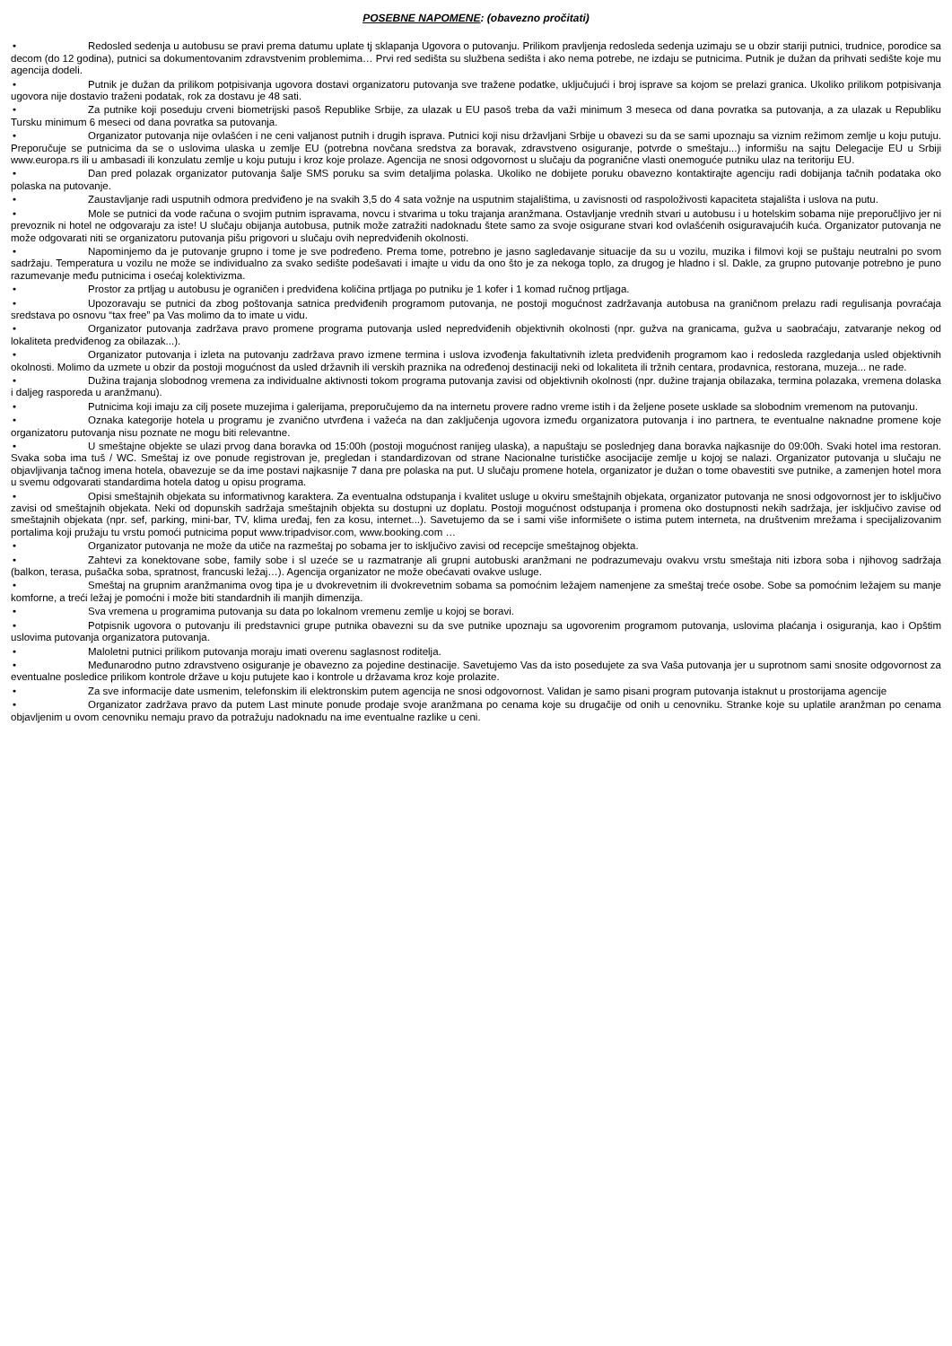POSEBNE NAPOMENE: (obavezno pročitati)
• Redosled sedenja u autobusu se pravi prema datumu uplate tj sklapanja Ugovora o putovanju. Prilikom pravljenja redosleda sedenja uzimaju se u obzir stariji putnici, trudnice, porodice sa decom (do 12 godina), putnici sa dokumentovanim zdravstvenim problemima… Prvi red sedišta su službena sedišta i ako nema potrebe, ne izdaju se putnicima. Putnik je dužan da prihvati sedište koje mu agencija dodeli.
• Putnik je dužan da prilikom potpisivanja ugovora dostavi organizatoru putovanja sve tražene podatke, uključujući i broj isprave sa kojom se prelazi granica. Ukoliko prilikom potpisivanja ugovora nije dostavio traženi podatak, rok za dostavu je 48 sati.
• Za putnike koji poseduju crveni biometrijski pasoš Republike Srbije, za ulazak u EU pasoš treba da važi minimum 3 meseca od dana povratka sa putovanja, a za ulazak u Republiku Tursku minimum 6 meseci od dana povratka sa putovanja.
• Organizator putovanja nije ovlašćen i ne ceni valjanost putnih i drugih isprava. Putnici koji nisu državljani Srbije u obavezi su da se sami upoznaju sa viznim režimom zemlje u koju putuju. Preporučuje se putnicima da se o uslovima ulaska u zemlje EU (potrebna novčana sredstva za boravak, zdravstveno osiguranje, potvrde o smeštaju...) informišu na sajtu Delegacije EU u Srbiji www.europa.rs ili u ambasadi ili konzulatu zemlje u koju putuju i kroz koje prolaze. Agencija ne snosi odgovornost u slučaju da pogranične vlasti onemoguće putniku ulaz na teritoriju EU.
• Dan pred polazak organizator putovanja šalje SMS poruku sa svim detaljima polaska. Ukoliko ne dobijete poruku obavezno kontaktirajte agenciju radi dobijanja tačnih podataka oko polaska na putovanje.
• Zaustavljanje radi usputnih odmora predviđeno je na svakih 3,5 do 4 sata vožnje na usputnim stajalištima, u zavisnosti od raspoloživosti kapaciteta stajališta i uslova na putu.
• Mole se putnici da vode računa o svojim putnim ispravama, novcu i stvarima u toku trajanja aranžmana. Ostavljanje vrednih stvari u autobusu i u hotelskim sobama nije preporučljivo jer ni prevoznik ni hotel ne odgovaraju za iste! U slučaju obijanja autobusa, putnik može zatražiti nadoknadu štete samo za svoje osigurane stvari kod ovlašćenih osiguravajućih kuća. Organizator putovanja ne može odgovarati niti se organizatoru putovanja pišu prigovori u slučaju ovih nepredviđenih okolnosti.
• Napominjemo da je putovanje grupno i tome je sve podređeno. Prema tome, potrebno je jasno sagledavanje situacije da su u vozilu, muzika i filmovi koji se puštaju neutralni po svom sadržaju. Temperatura u vozilu ne može se individualno za svako sedište podešavati i imajte u vidu da ono što je za nekoga toplo, za drugog je hladno i sl. Dakle, za grupno putovanje potrebno je puno razumevanje među putnicima i osećaj kolektivizma.
• Prostor za prtljag u autobusu je ograničen i predviđena količina prtljaga po putniku je 1 kofer i 1 komad ručnog prtljaga.
• Upozoravaju se putnici da zbog poštovanja satnica predviđenih programom putovanja, ne postoji mogućnost zadržavanja autobusa na graničnom prelazu radi regulisanja povraćaja sredstava po osnovu “tax free” pa Vas molimo da to imate u vidu.
• Organizator putovanja zadržava pravo promene programa putovanja usled nepredviđenih objektivnih okolnosti (npr. gužva na granicama, gužva u saobraćaju, zatvaranje nekog od lokaliteta predviđenog za obilazak...).
• Organizator putovanja i izleta na putovanju zadržava pravo izmene termina i uslova izvođenja fakultativnih izleta predviđenih programom kao i redosleda razgledanja usled objektivnih okolnosti. Molimo da uzmete u obzir da postoji mogućnost da usled državnih ili verskih praznika na određenoj destinaciji neki od lokaliteta ili tržnih centara, prodavnica, restorana, muzeja... ne rade.
• Dužina trajanja slobodnog vremena za individualne aktivnosti tokom programa putovanja zavisi od objektivnih okolnosti (npr. dužine trajanja obilazaka, termina polazaka, vremena dolaska i daljeg rasporeda u aranžmanu).
• Putnicima koji imaju za cilj posete muzejima i galerijama, preporučujemo da na internetu provere radno vreme istih i da željene posete usklade sa slobodnim vremenom na putovanju.
• Oznaka kategorije hotela u programu je zvanično utvrđena i važeća na dan zaključenja ugovora između organizatora putovanja i ino partnera, te eventualne naknadne promene koje organizatoru putovanja nisu poznate ne mogu biti relevantne.
• U smeštajne objekte se ulazi prvog dana boravka od 15:00h (postoji mogućnost ranijeg ulaska), a napuštaju se poslednjeg dana boravka najkasnije do 09:00h. Svaki hotel ima restoran. Svaka soba ima tuš / WC. Smeštaj iz ove ponude registrovan je, pregledan i standardizovan od strane Nacionalne turističke asocijacije zemlje u kojoj se nalazi. Organizator putovanja u slučaju ne objavljivanja tačnog imena hotela, obavezuje se da ime postavi najkasnije 7 dana pre polaska na put. U slučaju promene hotela, organizator je dužan o tome obavestiti sve putnike, a zamenjen hotel mora u svemu odgovarati standardima hotela datog u opisu programa.
• Opisi smeštajnih objekata su informativnog karaktera. Za eventualna odstupanja i kvalitet usluge u okviru smeštajnih objekata, organizator putovanja ne snosi odgovornost jer to isključivo zavisi od smeštajnih objekata. Neki od dopunskih sadržaja smeštajnih objekta su dostupni uz doplatu. Postoji mogućnost odstupanja i promena oko dostupnosti nekih sadržaja, jer isključivo zavise od smeštajnih objekata (npr. sef, parking, mini-bar, TV, klima uređaj, fen za kosu, internet...). Savetujemo da se i sami više informišete o istima putem interneta, na društvenim mrežama i specijalizovanim portalima koji pružaju tu vrstu pomoći putnicima poput www.tripadvisor.com, www.booking.com …
• Organizator putovanja ne može da utiče na razmeštaj po sobama jer to isključivo zavisi od recepcije smeštajnog objekta.
• Zahtevi za konektovane sobe, family sobe i sl uzeće se u razmatranje ali grupni autobuski aranžmani ne podrazumevaju ovakvu vrstu smeštaja niti izbora soba i njihovog sadržaja (balkon, terasa, pušačka soba, spratnost, francuski ležaj…). Agencija organizator ne može obećavati ovakve usluge.
• Smeštaj na grupnim aranžmanima ovog tipa je u dvokrevetnim ili dvokrevetnim sobama sa pomoćnim ležajem namenjene za smeštaj treće osobe. Sobe sa pomoćnim ležajem su manje komforne, a treći ležaj je pomoćni i može biti standardnih ili manjih dimenzija.
• Sva vremena u programima putovanja su data po lokalnom vremenu zemlje u kojoj se boravi.
• Potpisnik ugovora o putovanju ili predstavnici grupe putnika obavezni su da sve putnike upoznaju sa ugovorenim programom putovanja, uslovima plaćanja i osiguranja, kao i Opštim uslovima putovanja organizatora putovanja.
• Maloletni putnici prilikom putovanja moraju imati overenu saglasnost roditelja.
• Međunarodno putno zdravstveno osiguranje je obavezno za pojedine destinacije. Savetujemo Vas da isto posedujete za sva Vaša putovanja jer u suprotnom sami snosite odgovornost za eventualne posledice prilikom kontrole države u koju putujete kao i kontrole u državama kroz koje prolazite.
• Za sve informacije date usmenim, telefonskim ili elektronskim putem agencija ne snosi odgovornost. Validan je samo pisani program putovanja istaknut u prostorijama agencije
• Organizator zadržava pravo da putem Last minute ponude prodaje svoje aranžmana po cenama koje su drugačije od onih u cenovniku. Stranke koje su uplatile aranžman po cenama objavljenim u ovom cenovniku nemaju pravo da potražuju nadoknadu na ime eventualne razlike u ceni.